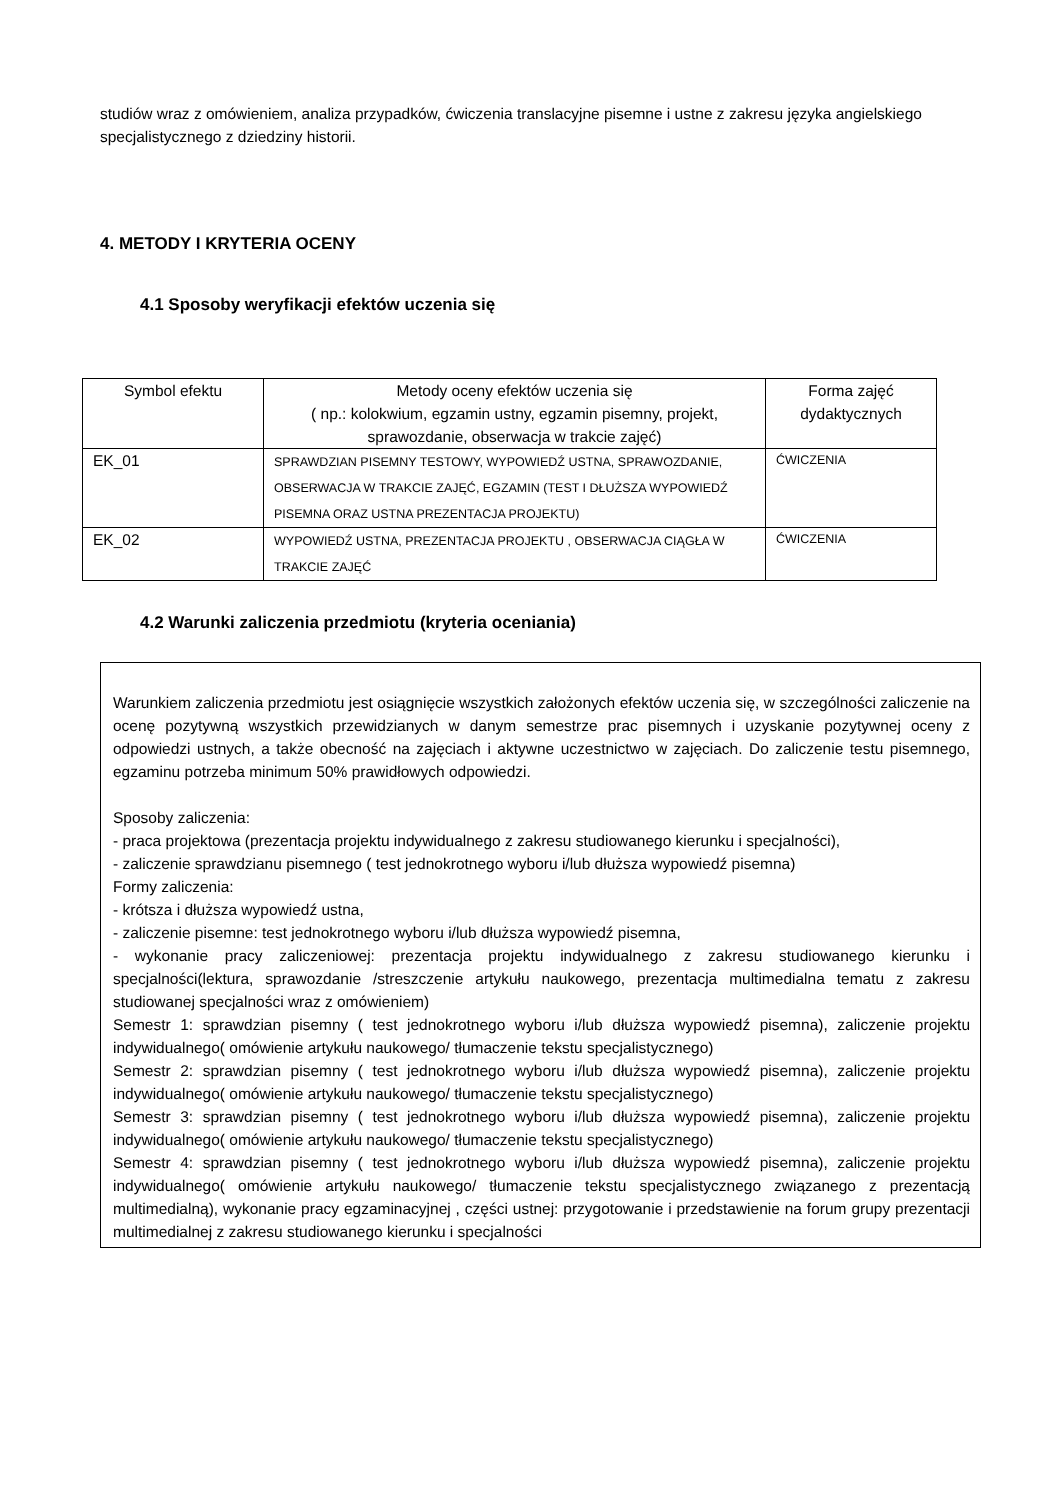studiów wraz z omówieniem, analiza przypadków, ćwiczenia translacyjne pisemne i ustne z zakresu języka angielskiego specjalistycznego z dziedziny historii.
4. METODY I KRYTERIA OCENY
4.1 Sposoby weryfikacji efektów uczenia się
| Symbol efektu | Metody oceny efektów uczenia się ( np.: kolokwium, egzamin ustny, egzamin pisemny, projekt, sprawozdanie, obserwacja w trakcie zajęć) | Forma zajęć dydaktycznych |
| --- | --- | --- |
| EK_01 | SPRAWDZIAN PISEMNY TESTOWY, WYPOWIEDŹ USTNA, SPRAWOZDANIE, OBSERWACJA W TRAKCIE ZAJĘĆ, EGZAMIN (TEST I DŁUŻSZA WYPOWIEDŹ PISEMNA ORAZ USTNA PREZENTACJA PROJEKTU) | ĆWICZENIA |
| EK_02 | WYPOWIEDŹ USTNA, PREZENTACJA PROJEKTU , OBSERWACJA CIĄGŁA W TRAKCIE ZAJĘĆ | ĆWICZENIA |
4.2 Warunki zaliczenia przedmiotu (kryteria oceniania)
Warunkiem zaliczenia przedmiotu jest osiągnięcie wszystkich założonych efektów uczenia się, w szczególności zaliczenie na ocenę pozytywną wszystkich przewidzianych w danym semestrze prac pisemnych i uzyskanie pozytywnej oceny z odpowiedzi ustnych, a także obecność na zajęciach i aktywne uczestnictwo w zajęciach. Do zaliczenie testu pisemnego, egzaminu potrzeba minimum 50% prawidłowych odpowiedzi.
Sposoby zaliczenia:
- praca projektowa (prezentacja projektu indywidualnego z zakresu studiowanego kierunku i specjalności),
- zaliczenie sprawdzianu pisemnego ( test jednokrotnego wyboru i/lub dłuższa wypowiedź pisemna)
Formy zaliczenia:
- krótsza i dłuższa wypowiedź ustna,
- zaliczenie pisemne: test jednokrotnego wyboru i/lub dłuższa wypowiedź pisemna,
- wykonanie pracy zaliczeniowej: prezentacja projektu indywidualnego z zakresu studiowanego kierunku i specjalności(lektura, sprawozdanie /streszczenie artykułu naukowego, prezentacja multimedialna tematu z zakresu studiowanej specjalności wraz z omówieniem)
Semestr 1: sprawdzian pisemny ( test jednokrotnego wyboru i/lub dłuższa wypowiedź pisemna), zaliczenie projektu indywidualnego( omówienie artykułu naukowego/ tłumaczenie tekstu specjalistycznego)
Semestr 2: sprawdzian pisemny ( test jednokrotnego wyboru i/lub dłuższa wypowiedź pisemna), zaliczenie projektu indywidualnego( omówienie artykułu naukowego/ tłumaczenie tekstu specjalistycznego)
Semestr 3: sprawdzian pisemny ( test jednokrotnego wyboru i/lub dłuższa wypowiedź pisemna), zaliczenie projektu indywidualnego( omówienie artykułu naukowego/ tłumaczenie tekstu specjalistycznego)
Semestr 4: sprawdzian pisemny ( test jednokrotnego wyboru i/lub dłuższa wypowiedź pisemna), zaliczenie projektu indywidualnego( omówienie artykułu naukowego/ tłumaczenie tekstu specjalistycznego związanego z prezentacją multimedialną), wykonanie pracy egzaminacyjnej , części ustnej: przygotowanie i przedstawienie na forum grupy prezentacji multimedialnej z zakresu studiowanego kierunku i specjalności